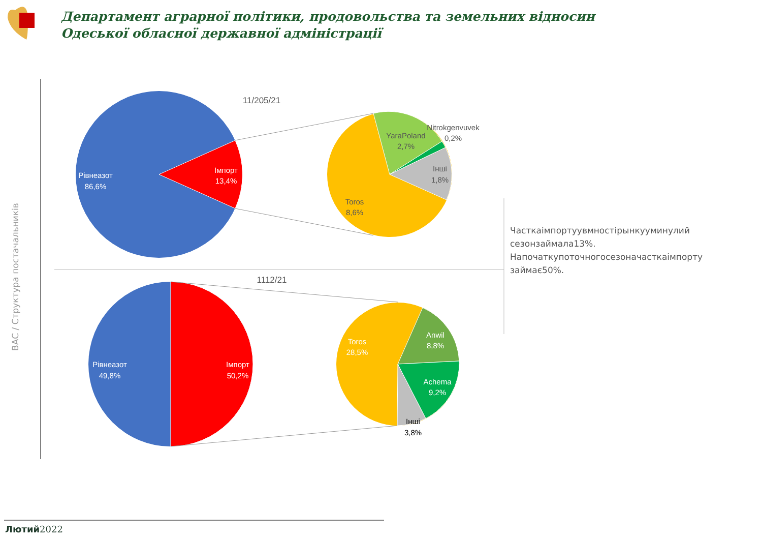Рівнеазот
86,6%
Імпорт
13,4%
Рівнеазот
49,8%
Імпорт
50,2%
Toros
28,5%
Anwil
8,8%
Achema
9,2%
11/205/21
1112/21
YaraPoland
2,7%
Nitrokgenvuvek
0,2%
Інші
1,8%
Toros
8,6%
Інші
3,8%
Департамент аграрної політики, продовольства та земельних відносин
Одеської обласної державної адміністрації
ВАС / Структура постачальників
Часткаімпортуувмностірынкууминулий сезонзаймала13%. Напочаткупоточногосезоначасткаімпорту займає50%.
Лютий2022